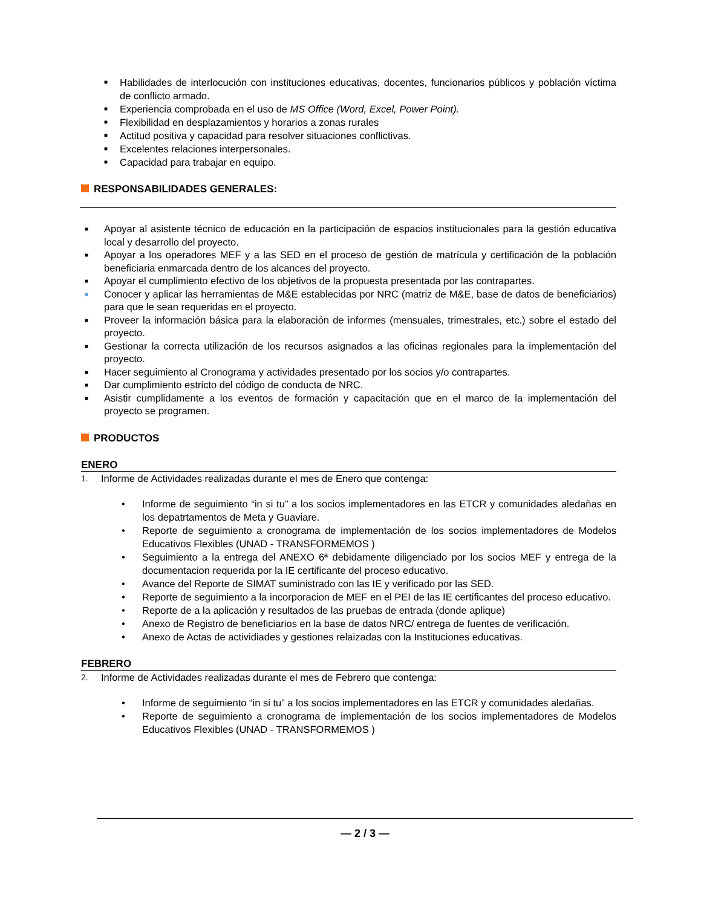■ Habilidades de interlocución con instituciones educativas, docentes, funcionarios públicos y población víctima de conflicto armado.
■ Experiencia comprobada en el uso de MS Office (Word, Excel, Power Point).
■ Flexibilidad en desplazamientos y horarios a zonas rurales
■ Actitud positiva y capacidad para resolver situaciones conflictivas.
■ Excelentes relaciones interpersonales.
■ Capacidad para trabajar en equipo.
RESPONSABILIDADES GENERALES:
■ Apoyar al asistente técnico de educación en la participación de espacios institucionales para la gestión educativa local y desarrollo del proyecto.
■ Apoyar a los operadores MEF y a las SED en el proceso de gestión de matrícula y certificación de la población beneficiaria enmarcada dentro de los alcances del proyecto.
■ Apoyar el cumplimiento efectivo de los objetivos de la propuesta presentada por las contrapartes.
■ Conocer y aplicar las herramientas de M&E establecidas por NRC (matriz de M&E, base de datos de beneficiarios) para que le sean requeridas en el proyecto.
■ Proveer la información básica para la elaboración de informes (mensuales, trimestrales, etc.) sobre el estado del proyecto.
■ Gestionar la correcta utilización de los recursos asignados a las oficinas regionales para la implementación del proyecto.
■ Hacer seguimiento al Cronograma y actividades presentado por los socios y/o contrapartes.
■ Dar cumplimiento estricto del código de conducta de NRC.
■ Asistir cumplidamente a los eventos de formación y capacitación que en el marco de la implementación del proyecto se programen.
PRODUCTOS
ENERO
1. Informe de Actividades realizadas durante el mes de Enero que contenga:
• Informe de seguimiento “in si tu” a los socios implementadores en las ETCR y comunidades aledañas en los depatrtamentos de Meta y Guaviare.
• Reporte de seguimiento a cronograma de implementación de los socios implementadores de Modelos Educativos Flexibles (UNAD - TRANSFORMEMOS )
• Seguimiento a la entrega del ANEXO 6ª debidamente diligenciado por los socios MEF y entrega de la documentacion requerida por la IE certificante del proceso educativo.
• Avance del Reporte de SIMAT suministrado con las IE y verificado por las SED.
• Reporte de seguimiento a la incorporacion de MEF en el PEI de las IE certificantes del proceso educativo.
• Reporte de a la aplicación y resultados de las pruebas de entrada (donde aplique)
• Anexo de Registro de beneficiarios en la base de datos NRC/ entrega de fuentes de verificación.
• Anexo de Actas de actividiades y gestiones relaizadas con la Instituciones educativas.
FEBRERO
2. Informe de Actividades realizadas durante el mes de Febrero que contenga:
• Informe de seguimiento “in si tu” a los socios implementadores en las ETCR y comunidades aledañas.
• Reporte de seguimiento a cronograma de implementación de los socios implementadores de Modelos Educativos Flexibles (UNAD - TRANSFORMEMOS )
— 2 / 3 —